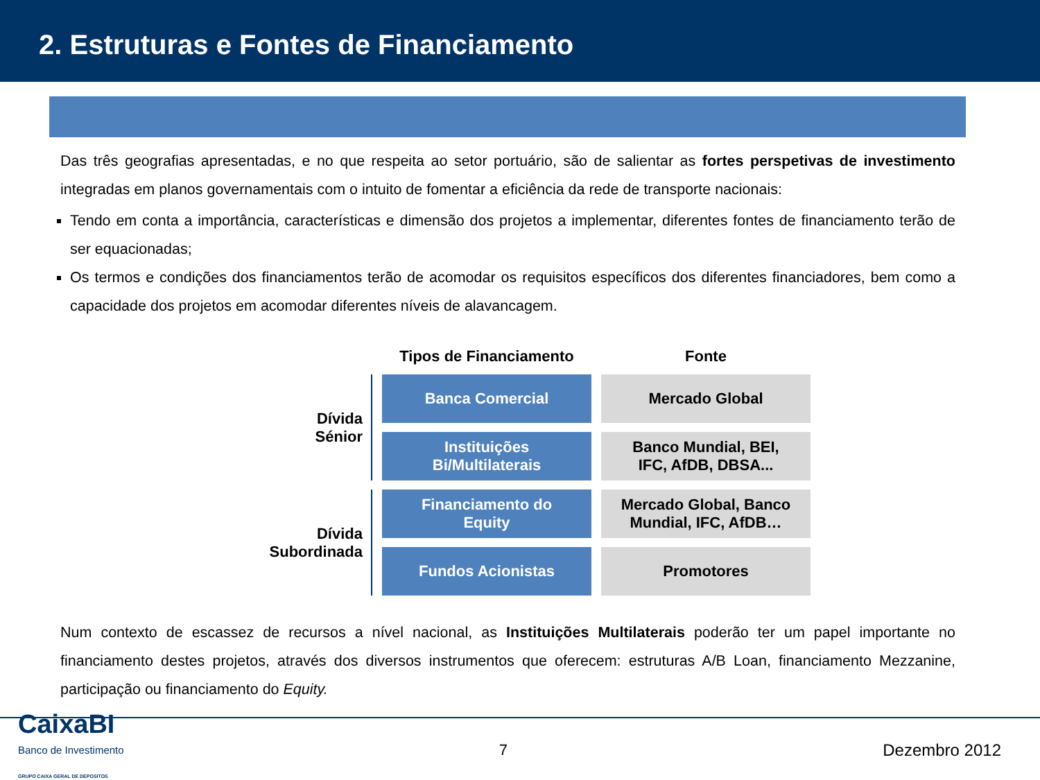2. Estruturas e Fontes de Financiamento
Das três geografias apresentadas, e no que respeita ao setor portuário, são de salientar as fortes perspetivas de investimento integradas em planos governamentais com o intuito de fomentar a eficiência da rede de transporte nacionais:
Tendo em conta a importância, características e dimensão dos projetos a implementar, diferentes fontes de financiamento terão de ser equacionadas;
Os termos e condições dos financiamentos terão de acomodar os requisitos específicos dos diferentes financiadores, bem como a capacidade dos projetos em acomodar diferentes níveis de alavancagem.
| | Tipos de Financiamento | Fonte |
| --- | --- | --- |
| Dívida Sénior | Banca Comercial | Mercado Global |
| | Instituições Bi/Multilaterais | Banco Mundial, BEI, IFC, AfDB, DBSA... |
| Dívida Subordinada | Financiamento do Equity | Mercado Global, Banco Mundial, IFC, AfDB… |
| | Fundos Acionistas | Promotores |
Num contexto de escassez de recursos a nível nacional, as Instituições Multilaterais poderão ter um papel importante no financiamento destes projetos, através dos diversos instrumentos que oferecem: estruturas A/B Loan, financiamento Mezzanine, participação ou financiamento do Equity.
CaixaBI
Banco de Investimento
GRUPO CAIXA GERAL DE DEPOSITOS
7 Dezembro 2012